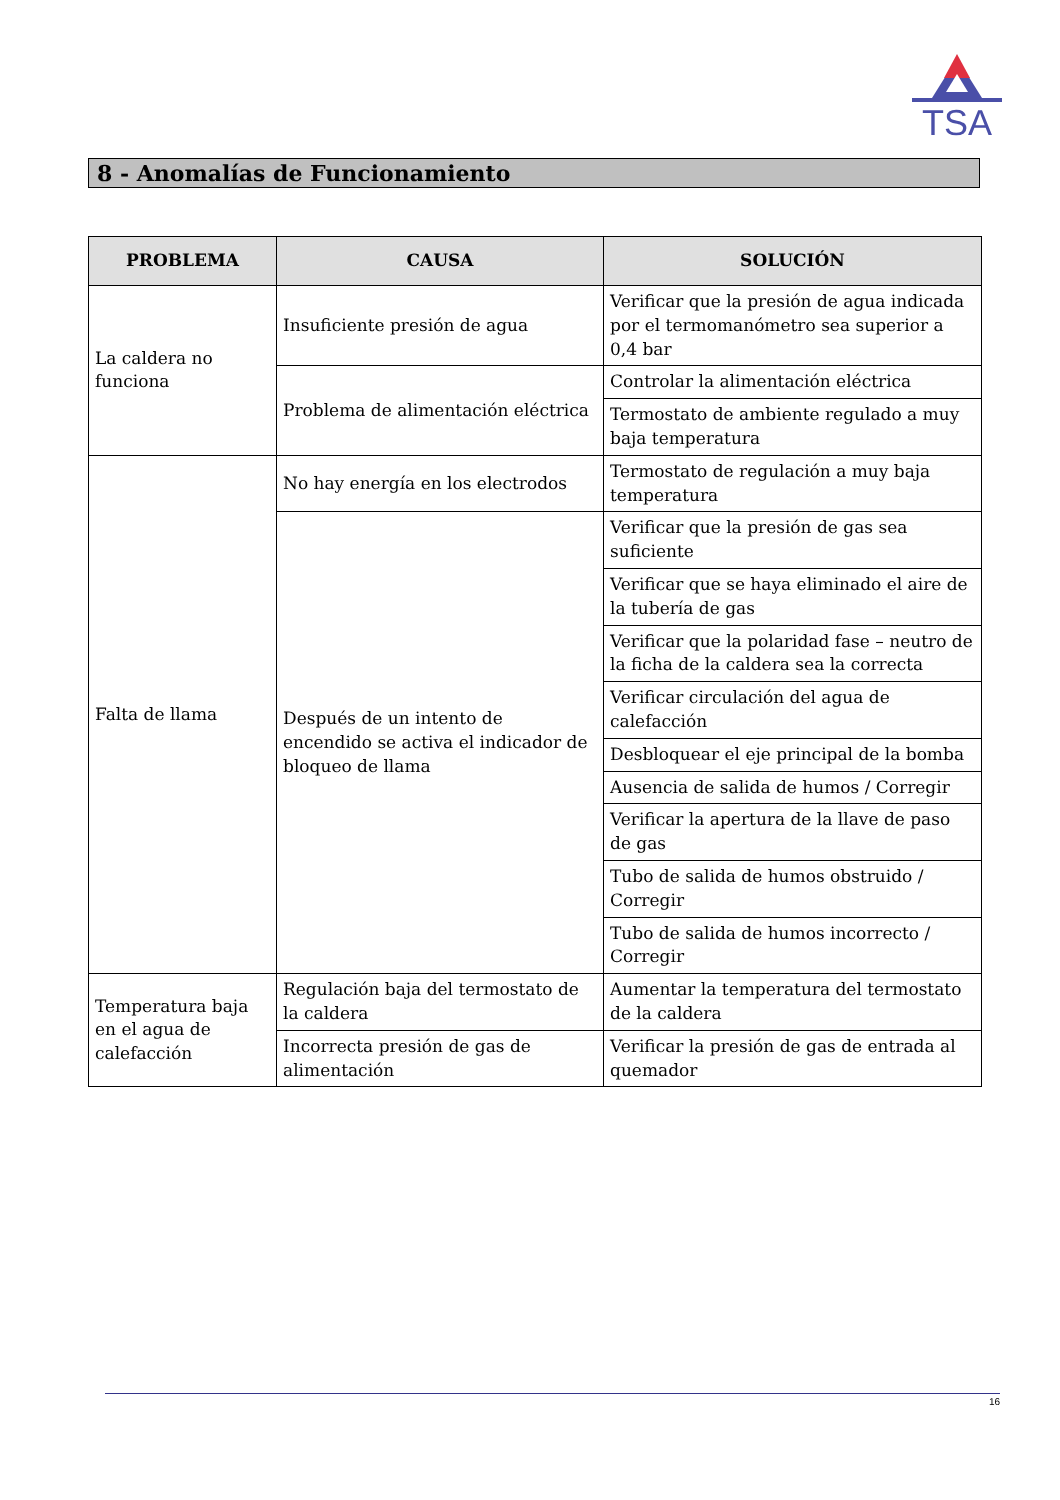TSA
8 - Anomalías de Funcionamiento
| PROBLEMA | CAUSA | SOLUCIÓN |
| --- | --- | --- |
| La caldera no funciona | Insuficiente presión de agua | Verificar que la presión de agua indicada por el termomanómetro sea superior a 0,4 bar |
| | Problema de alimentación eléctrica | Controlar la alimentación eléctrica |
| | | Termostato de ambiente regulado a muy baja temperatura |
| Falta de llama | No hay energía en los electrodos | Termostato de regulación a muy baja temperatura |
| | Después de un intento de encendido se activa el indicador de bloqueo de llama | Verificar que la presión de gas sea suficiente |
| | | Verificar que se haya eliminado el aire de la tubería de gas |
| | | Verificar que la polaridad fase – neutro de la ficha de la caldera sea la correcta |
| | | Verificar circulación del agua de calefacción |
| | | Desbloquear el eje principal de la bomba |
| | | Ausencia de salida de humos / Corregir |
| | | Verificar la apertura de la llave de paso de gas |
| | | Tubo de salida de humos obstruido / Corregir |
| | | Tubo de salida de humos incorrecto / Corregir |
| Temperatura baja en el agua de calefacción | Regulación baja del termostato de la caldera | Aumentar la temperatura del termostato de la caldera |
| | Incorrecta presión de gas de alimentación | Verificar la presión de gas de entrada al quemador |
16